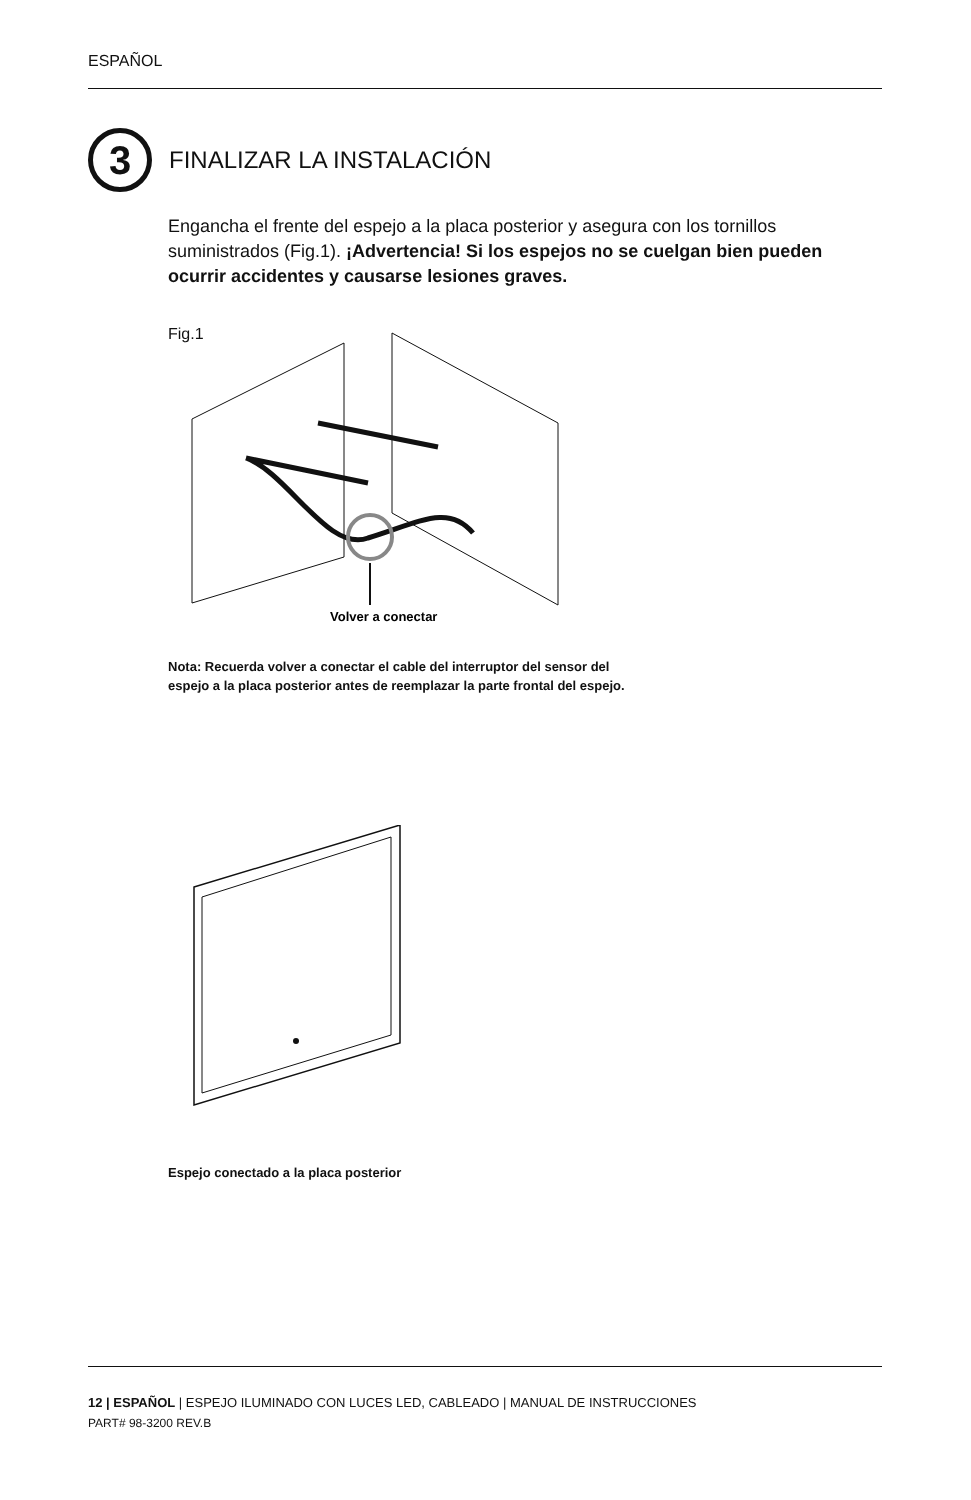ESPAÑOL
3
FINALIZAR LA INSTALACIÓN
Engancha el frente del espejo a la placa posterior y asegura con los tornillos suministrados (Fig.1). ¡Advertencia! Si los espejos no se cuelgan bien pueden ocurrir accidentes y causarse lesiones graves.
Fig.1
Volver a conectar
Nota: Recuerda volver a conectar el cable del interruptor del sensor del
espejo a la placa posterior antes de reemplazar la parte frontal del espejo.
Espejo conectado a la placa posterior
12 | ESPAÑOL | ESPEJO ILUMINADO CON LUCES LED, CABLEADO | MANUAL DE INSTRUCCIONES
PART# 98-3200 REV.B